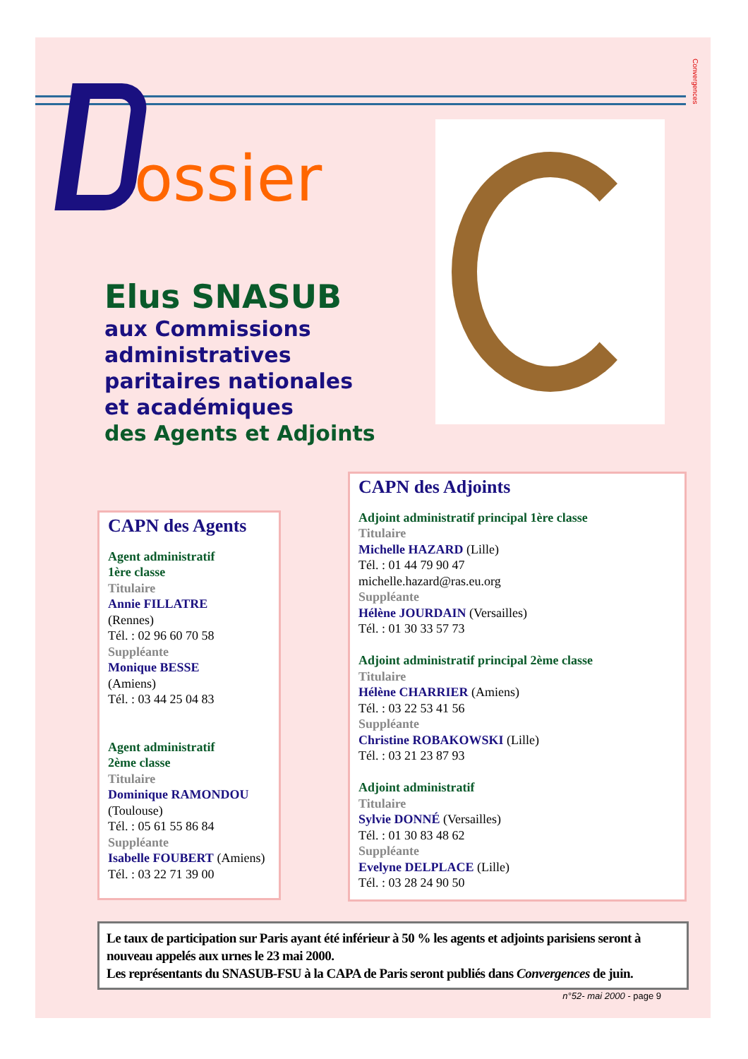Convergences
ossier
Elus SNASUB
aux Commissions
administratives
paritaires nationales
et académiques
des Agents et Adjoints
CAPN des Agents
Agent administratif
1ère classe
Titulaire
Annie FILLATRE
(Rennes)
Tél. : 02 96 60 70 58
Suppléante
Monique BESSE
(Amiens)
Tél. : 03 44 25 04 83
Agent administratif
2ème classe
Titulaire
Dominique RAMONDOU
(Toulouse)
Tél. : 05 61 55 86 84
Suppléante
Isabelle FOUBERT (Amiens)
Tél. : 03 22 71 39 00
CAPN des Adjoints
Adjoint administratif principal 1ère classe
Titulaire
Michelle HAZARD (Lille)
Tél. : 01 44 79 90 47
michelle.hazard@ras.eu.org
Suppléante
Hélène JOURDAIN (Versailles)
Tél. : 01 30 33 57 73
Adjoint administratif principal 2ème classe
Titulaire
Hélène CHARRIER (Amiens)
Tél. : 03 22 53 41 56
Suppléante
Christine ROBAKOWSKI (Lille)
Tél. : 03 21 23 87 93
Adjoint administratif
Titulaire
Sylvie DONNÉ (Versailles)
Tél. : 01 30 83 48 62
Suppléante
Evelyne DELPLACE (Lille)
Tél. : 03 28 24 90 50
Le taux de participation sur Paris ayant été inférieur à 50 % les agents et adjoints parisiens seront à nouveau appelés aux urnes le 23 mai 2000.
Les représentants du SNASUB-FSU à la CAPA de Paris seront publiés dans Convergences de juin.
n°52- mai 2000 - page 9